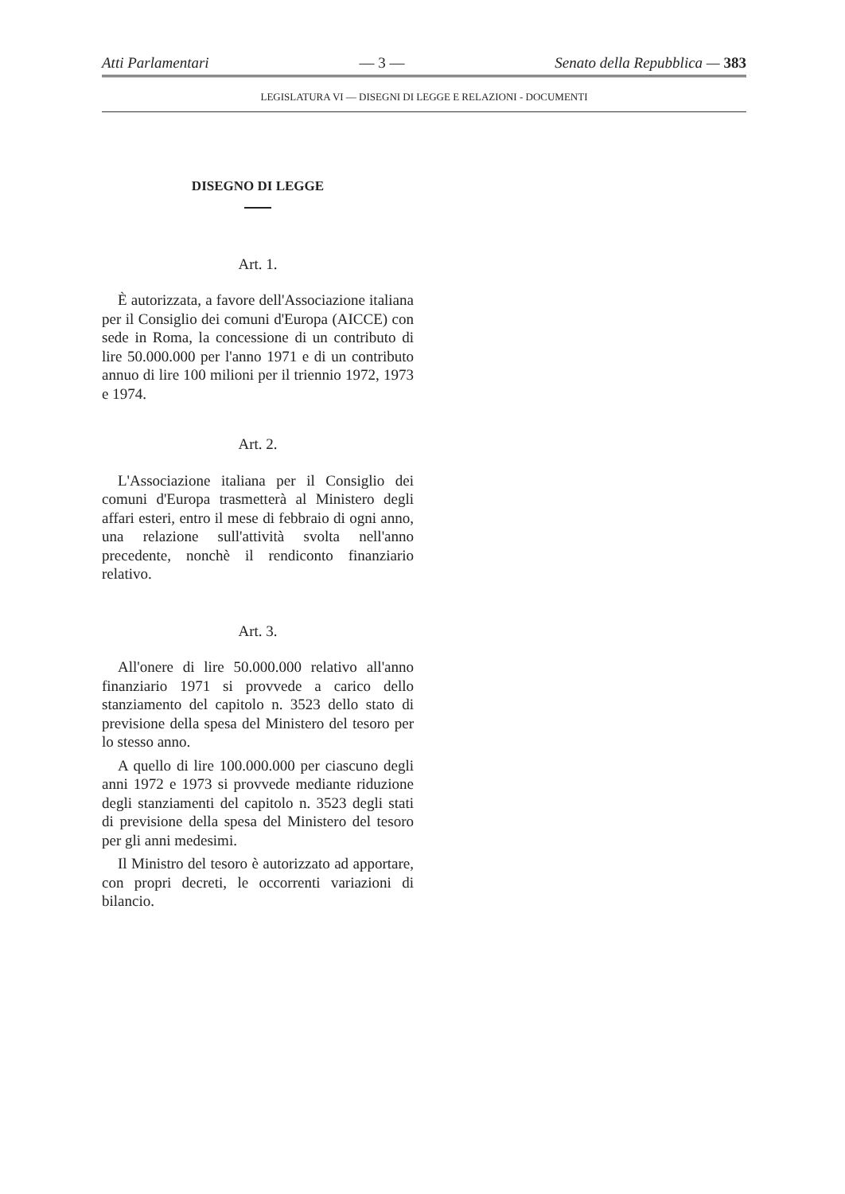Atti Parlamentari — 3 — Senato della Repubblica — 383
LEGISLATURA VI — DISEGNI DI LEGGE E RELAZIONI - DOCUMENTI
DISEGNO DI LEGGE
Art. 1.
È autorizzata, a favore dell'Associazione italiana per il Consiglio dei comuni d'Europa (AICCE) con sede in Roma, la concessione di un contributo di lire 50.000.000 per l'anno 1971 e di un contributo annuo di lire 100 milioni per il triennio 1972, 1973 e 1974.
Art. 2.
L'Associazione italiana per il Consiglio dei comuni d'Europa trasmetterà al Ministero degli affari esteri, entro il mese di febbraio di ogni anno, una relazione sull'attività svolta nell'anno precedente, nonchè il rendiconto finanziario relativo.
Art. 3.
All'onere di lire 50.000.000 relativo all'anno finanziario 1971 si provvede a carico dello stanziamento del capitolo n. 3523 dello stato di previsione della spesa del Ministero del tesoro per lo stesso anno.
A quello di lire 100.000.000 per ciascuno degli anni 1972 e 1973 si provvede mediante riduzione degli stanziamenti del capitolo n. 3523 degli stati di previsione della spesa del Ministero del tesoro per gli anni medesimi.
Il Ministro del tesoro è autorizzato ad apportare, con propri decreti, le occorrenti variazioni di bilancio.